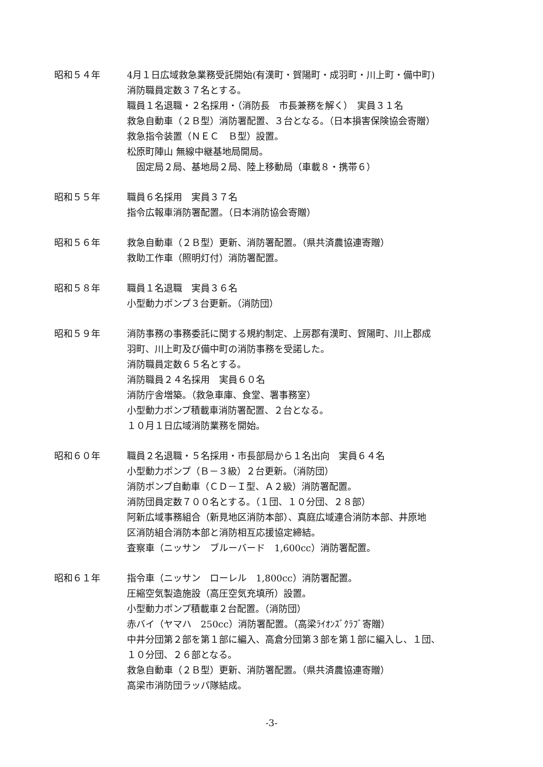昭和５４年
4月１日広域救急業務受託開始(有漢町・賀陽町・成羽町・川上町・備中町)
消防職員定数３７名とする。
職員１名退職・２名採用・（消防長　市長兼務を解く）　実員３１名
救急自動車（２Ｂ型）消防署配置、３台となる。（日本損害保険協会寄贈）
救急指令装置（ＮＥＣ　Ｂ型）設置。
松原町陣山 無線中継基地局開局。
　固定局２局、基地局２局、陸上移動局（車載８・携帯６）
昭和５５年
職員６名採用　実員３７名
指令広報車消防署配置。（日本消防協会寄贈）
昭和５６年
救急自動車（２Ｂ型）更新、消防署配置。（県共済農協連寄贈）
救助工作車（照明灯付）消防署配置。
昭和５８年
職員１名退職　実員３６名
小型動力ポンプ３台更新。（消防団）
昭和５９年
消防事務の事務委託に関する規約制定、上房郡有漢町、賀陽町、川上郡成
羽町、川上町及び備中町の消防事務を受諾した。
消防職員定数６５名とする。
消防職員２４名採用　実員６０名
消防庁舎増築。（救急車庫、食堂、署事務室）
小型動力ポンプ積載車消防署配置、２台となる。
１０月１日広域消防業務を開始。
昭和６０年
職員２名退職・５名採用・市長部局から１名出向　実員６４名
小型動力ポンプ（Ｂ－３級）２台更新。（消防団）
消防ポンプ自動車（ＣＤ－Ｉ型、Ａ２級）消防署配置。
消防団員定数７００名とする。（１団、１０分団、２８部）
阿新広域事務組合（新見地区消防本部）、真庭広域連合消防本部、井原地
区消防組合消防本部と消防相互応援協定締結。
査察車（ニッサン　ブルーバード　1,600cc）消防署配置。
昭和６１年
指令車（ニッサン　ローレル　1,800cc）消防署配置。
圧縮空気製造施設（高圧空気充填所）設置。
小型動力ポンプ積載車２台配置。（消防団）
赤バイ（ヤマハ　250cc）消防署配置。（高梁ﾗｲｵﾝｽﾞｸﾗﾌﾞ寄贈）
中井分団第２部を第１部に編入、高倉分団第３部を第１部に編入し、１団、
１０分団、２６部となる。
救急自動車（２Ｂ型）更新、消防署配置。（県共済農協連寄贈）
高梁市消防団ラッパ隊結成。
-3-